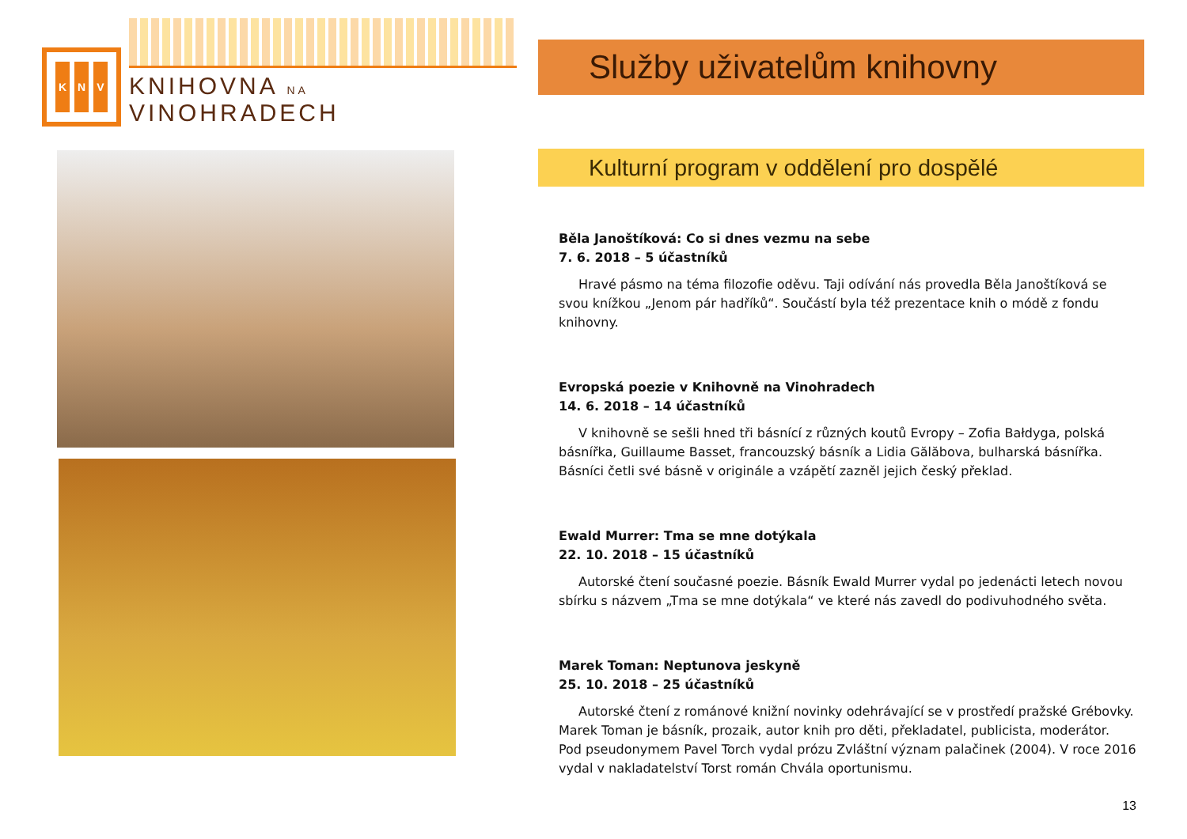K N V
KNIHOVNA NA VINOHRADECH
Služby uživatelům knihovny
Kulturní program v oddělení pro dospělé
Běla Janoštíková: Co si dnes vezmu na sebe
7. 6. 2018 – 5 účastníků
Hravé pásmo na téma filozofie oděvu. Taji odívání nás provedla Běla Janoštíková se svou knížkou „Jenom pár hadříků“. Součástí byla též prezentace knih o módě z fondu knihovny.
Evropská poezie v Knihovně na Vinohradech
14. 6. 2018 – 14 účastníků
V knihovně se sešli hned tři básnící z různých koutů Evropy – Zofia Bałdyga, polská básnířka, Guillaume Basset, francouzský básník a Lidia Gălăbova, bulharská básnířka. Básníci četli své básně v originále a vzápětí zazněl jejich český překlad.
Ewald Murrer: Tma se mne dotýkala
22. 10. 2018 – 15 účastníků
Autorské čtení současné poezie. Básník Ewald Murrer vydal po jedenácti letech novou sbírku s názvem „Tma se mne dotýkala“ ve které nás zavedl do podivuhodného světa.
Marek Toman: Neptunova jeskyně
25. 10. 2018 – 25 účastníků
Autorské čtení z románové knižní novinky odehrávající se v prostředí pražské Grébovky. Marek Toman je básník, prozaik, autor knih pro děti, překladatel, publicista, moderátor. Pod pseudonymem Pavel Torch vydal prózu Zvláštní význam palačinek (2004). V roce 2016 vydal v nakladatelství Torst román Chvála oportunismu.
13